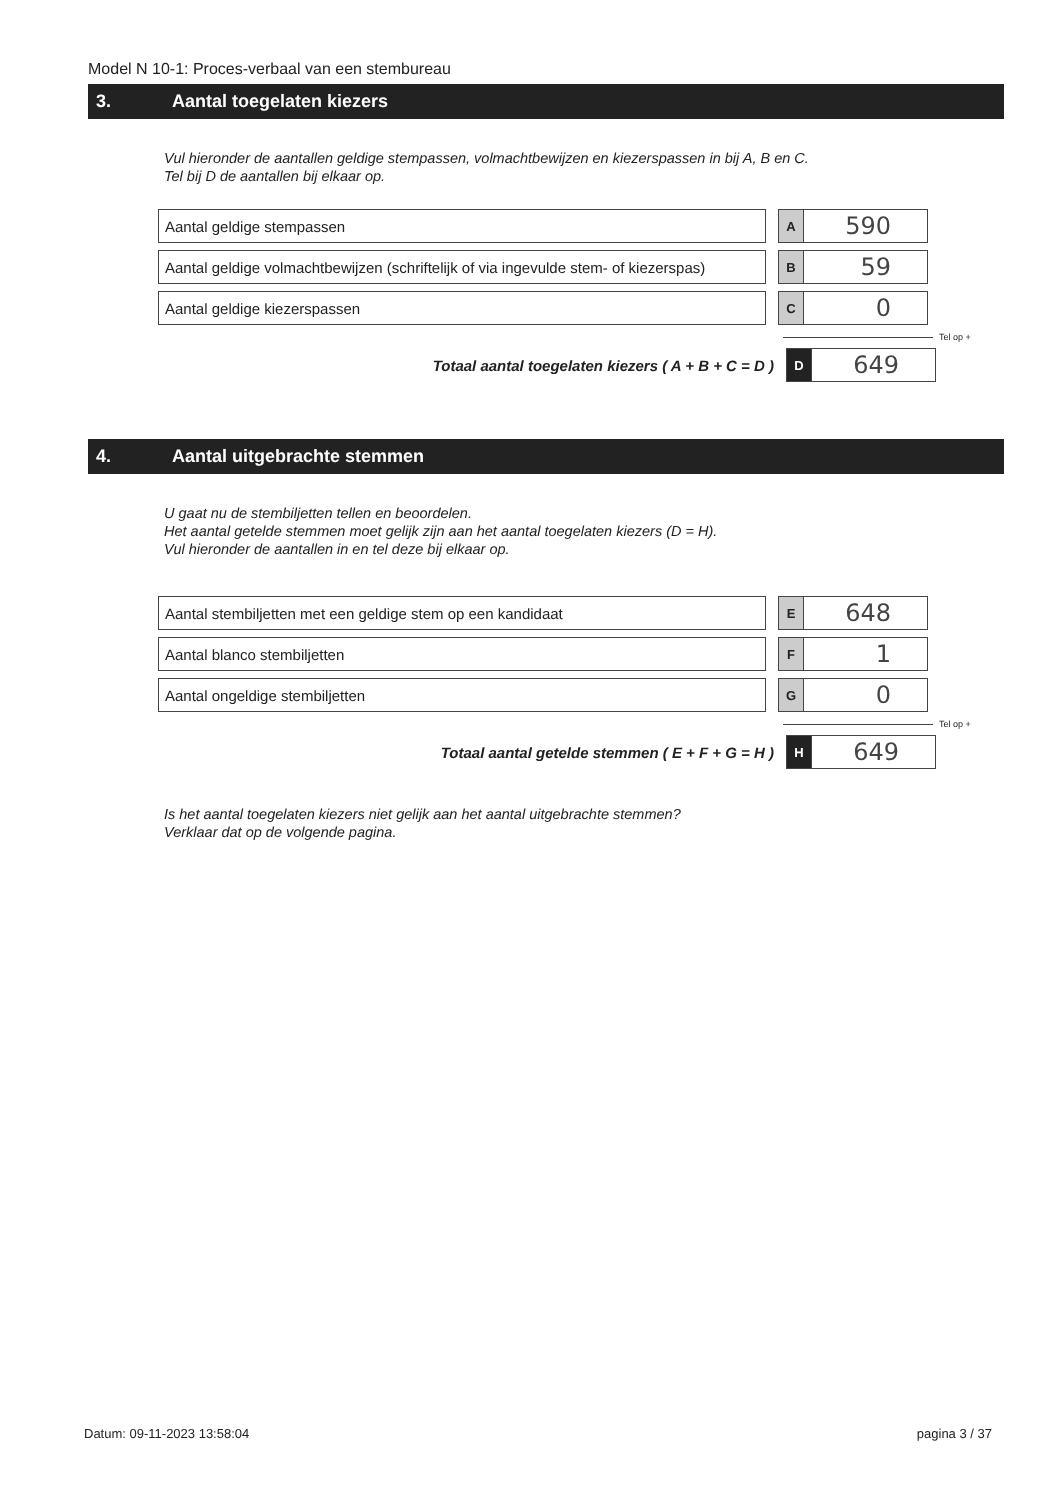Model N 10-1: Proces-verbaal van een stembureau
3. Aantal toegelaten kiezers
Vul hieronder de aantallen geldige stempassen, volmachtbewijzen en kiezerspassen in bij A, B en C.
Tel bij D de aantallen bij elkaar op.
Aantal geldige stempassen
A
590
Aantal geldige volmachtbewijzen (schriftelijk of via ingevulde stem- of kiezerspas)
B
59
Aantal geldige kiezerspassen
C
0
Tel op +
Totaal aantal toegelaten kiezers ( A + B + C = D )
D
649
4. Aantal uitgebrachte stemmen
U gaat nu de stembiljetten tellen en beoordelen.
Het aantal getelde stemmen moet gelijk zijn aan het aantal toegelaten kiezers (D = H).
Vul hieronder de aantallen in en tel deze bij elkaar op.
Aantal stembiljetten met een geldige stem op een kandidaat
E
648
Aantal blanco stembiljetten
F
1
Aantal ongeldige stembiljetten
G
0
Tel op +
Totaal aantal getelde stemmen ( E + F + G = H )
H
649
Is het aantal toegelaten kiezers niet gelijk aan het aantal uitgebrachte stemmen?
Verklaar dat op de volgende pagina.
Datum: 09-11-2023 13:58:04 pagina 3 / 37